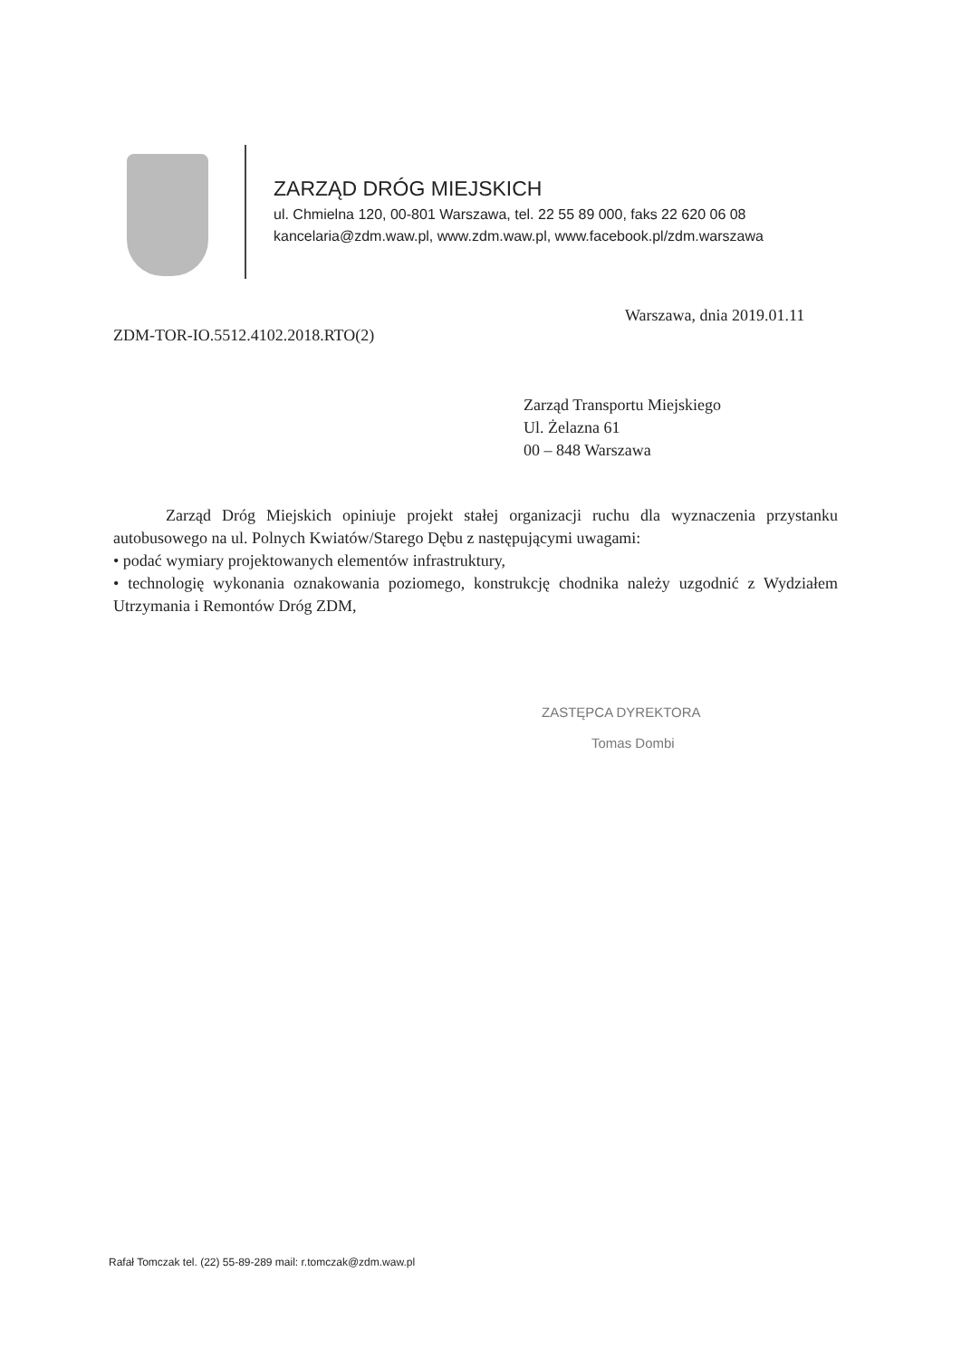ZARZĄD DRÓG MIEJSKICH
ul. Chmielna 120, 00-801 Warszawa, tel. 22 55 89 000, faks 22 620 06 08
kancelaria@zdm.waw.pl, www.zdm.waw.pl, www.facebook.pl/zdm.warszawa
Warszawa, dnia 2019.01.11
ZDM-TOR-IO.5512.4102.2018.RTO(2)
Zarząd Transportu Miejskiego
Ul. Żelazna 61
00 – 848 Warszawa
Zarząd Dróg Miejskich opiniuje projekt stałej organizacji ruchu dla wyznaczenia przystanku autobusowego na ul. Polnych Kwiatów/Starego Dębu z następującymi uwagami:
• podać wymiary projektowanych elementów infrastruktury,
• technologię wykonania oznakowania poziomego, konstrukcję chodnika należy uzgodnić z Wydziałem Utrzymania i Remontów Dróg ZDM,
ZASTĘPCA DYREKTORA
Tomas Dombi
Rafał Tomczak tel. (22) 55-89-289 mail: r.tomczak@zdm.waw.pl